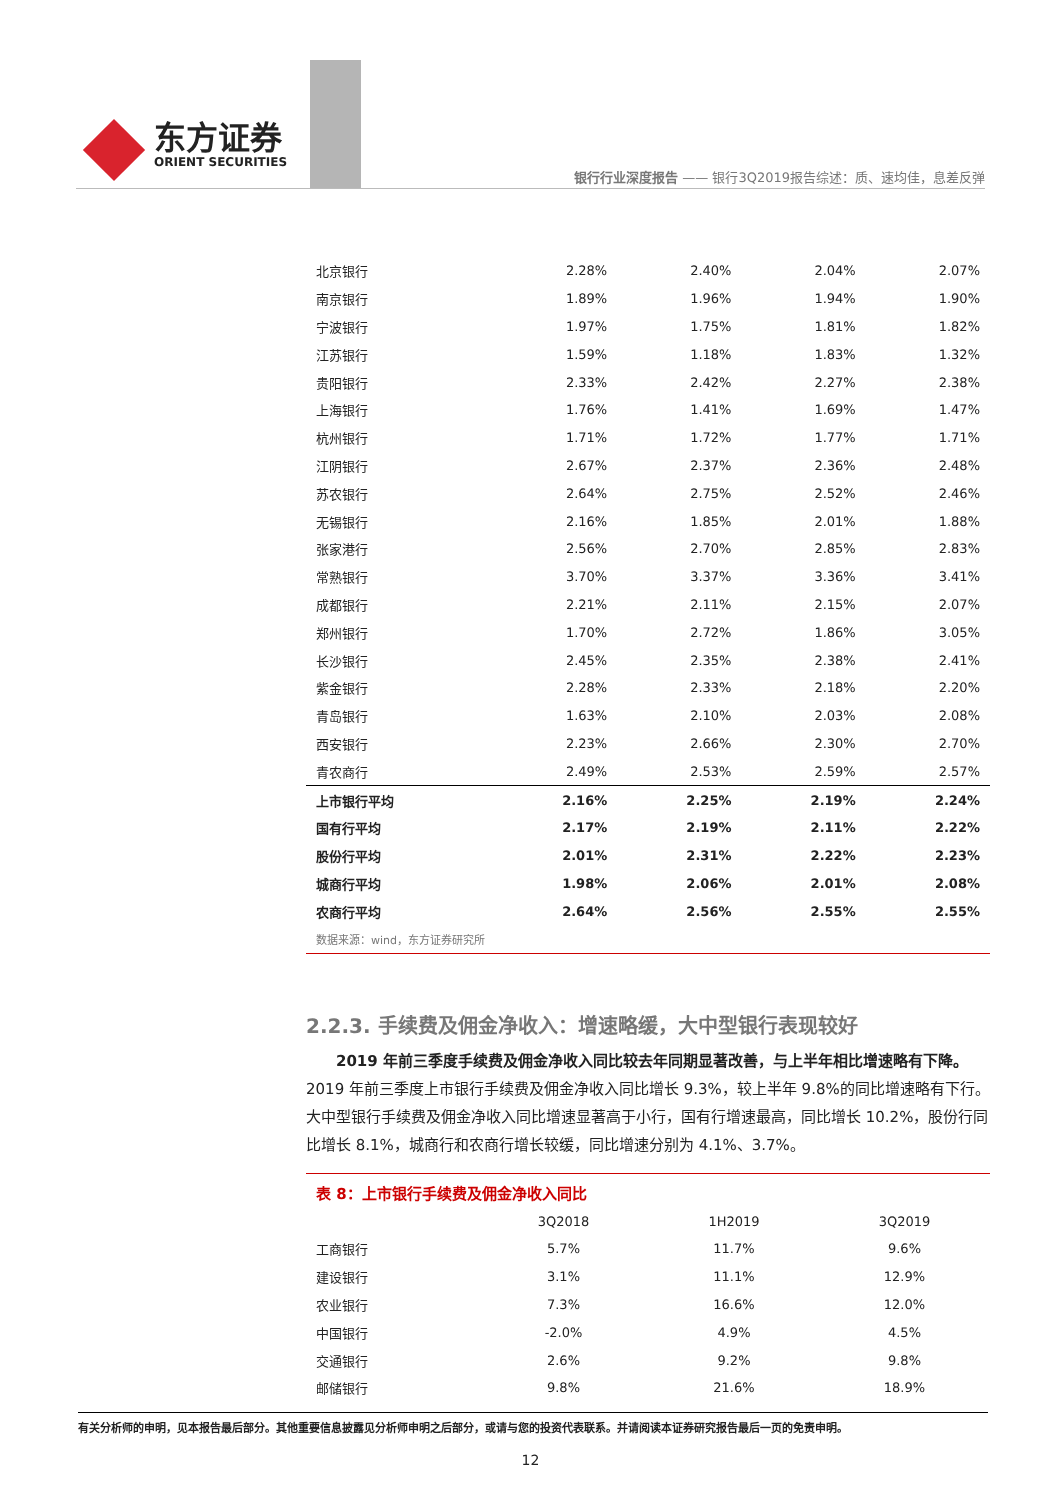东方证券
ORIENT SECURITIES
银行行业深度报告 —— 银行3Q2019报告综述：质、速均佳，息差反弹
| 北京银行 | 2.28% | 2.40% | 2.04% | 2.07% |
| 南京银行 | 1.89% | 1.96% | 1.94% | 1.90% |
| 宁波银行 | 1.97% | 1.75% | 1.81% | 1.82% |
| 江苏银行 | 1.59% | 1.18% | 1.83% | 1.32% |
| 贵阳银行 | 2.33% | 2.42% | 2.27% | 2.38% |
| 上海银行 | 1.76% | 1.41% | 1.69% | 1.47% |
| 杭州银行 | 1.71% | 1.72% | 1.77% | 1.71% |
| 江阴银行 | 2.67% | 2.37% | 2.36% | 2.48% |
| 苏农银行 | 2.64% | 2.75% | 2.52% | 2.46% |
| 无锡银行 | 2.16% | 1.85% | 2.01% | 1.88% |
| 张家港行 | 2.56% | 2.70% | 2.85% | 2.83% |
| 常熟银行 | 3.70% | 3.37% | 3.36% | 3.41% |
| 成都银行 | 2.21% | 2.11% | 2.15% | 2.07% |
| 郑州银行 | 1.70% | 2.72% | 1.86% | 3.05% |
| 长沙银行 | 2.45% | 2.35% | 2.38% | 2.41% |
| 紫金银行 | 2.28% | 2.33% | 2.18% | 2.20% |
| 青岛银行 | 1.63% | 2.10% | 2.03% | 2.08% |
| 西安银行 | 2.23% | 2.66% | 2.30% | 2.70% |
| 青农商行 | 2.49% | 2.53% | 2.59% | 2.57% |
| 上市银行平均 | 2.16% | 2.25% | 2.19% | 2.24% |
| 国有行平均 | 2.17% | 2.19% | 2.11% | 2.22% |
| 股份行平均 | 2.01% | 2.31% | 2.22% | 2.23% |
| 城商行平均 | 1.98% | 2.06% | 2.01% | 2.08% |
| 农商行平均 | 2.64% | 2.56% | 2.55% | 2.55% |
数据来源：wind，东方证券研究所
2.2.3. 手续费及佣金净收入：增速略缓，大中型银行表现较好
2019 年前三季度手续费及佣金净收入同比较去年同期显著改善，与上半年相比增速略有下降。2019 年前三季度上市银行手续费及佣金净收入同比增长 9.3%，较上半年 9.8%的同比增速略有下行。大中型银行手续费及佣金净收入同比增速显著高于小行，国有行增速最高，同比增长 10.2%，股份行同比增长 8.1%，城商行和农商行增长较缓，同比增速分别为 4.1%、3.7%。
表 8：上市银行手续费及佣金净收入同比
| | 3Q2018 | 1H2019 | 3Q2019 |
| 工商银行 | 5.7% | 11.7% | 9.6% |
| 建设银行 | 3.1% | 11.1% | 12.9% |
| 农业银行 | 7.3% | 16.6% | 12.0% |
| 中国银行 | -2.0% | 4.9% | 4.5% |
| 交通银行 | 2.6% | 9.2% | 9.8% |
| 邮储银行 | 9.8% | 21.6% | 18.9% |
有关分析师的申明，见本报告最后部分。其他重要信息披露见分析师申明之后部分，或请与您的投资代表联系。并请阅读本证券研究报告最后一页的免责申明。
12